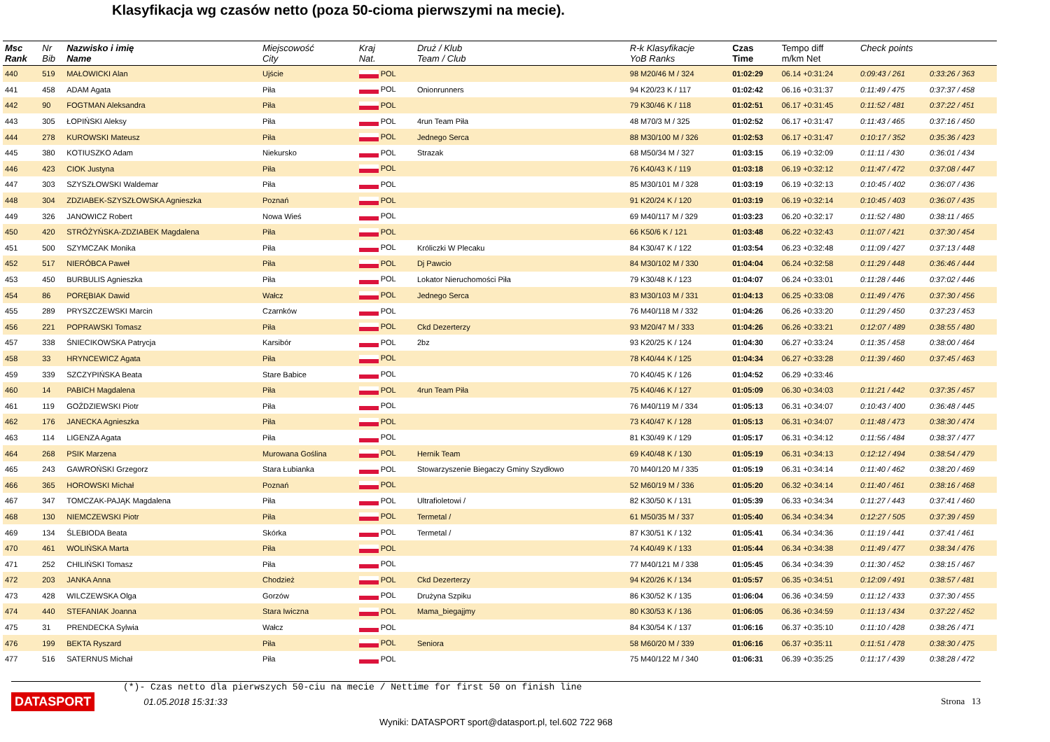Klasyfikacja wg czasów netto (poza 50-cioma pierwszymi na mecie).
| Msc Rank | Nr Bib | Nazwisko i imię Name | Miejscowość City | Kraj Nat. | Druż / Klub Team / Club | R-k Klasyfikacje YoB Ranks | Czas Time | Tempo diff m/km Net | Check points | |
| --- | --- | --- | --- | --- | --- | --- | --- | --- | --- | --- |
| 440 | 519 | MAŁOWICKI Alan | Ujście | POL | | 98 M20/46 M / 324 | 01:02:29 | 06.14 +0:31:24 | 0:09:43 / 261 | 0:33:26 / 363 |
| 441 | 458 | ADAM Agata | Piła | POL | Onionrunners | 94 K20/23 K / 117 | 01:02:42 | 06.16 +0:31:37 | 0:11:49 / 475 | 0:37:37 / 458 |
| 442 | 90 | FOGTMAN Aleksandra | Piła | POL | | 79 K30/46 K / 118 | 01:02:51 | 06.17 +0:31:45 | 0:11:52 / 481 | 0:37:22 / 451 |
| 443 | 305 | ŁOPIŃSKI Aleksy | Piła | POL | 4run Team Piła | 48 M70/3 M / 325 | 01:02:52 | 06.17 +0:31:47 | 0:11:43 / 465 | 0:37:16 / 450 |
| 444 | 278 | KUROWSKI Mateusz | Piła | POL | Jednego Serca | 88 M30/100 M / 326 | 01:02:53 | 06.17 +0:31:47 | 0:10:17 / 352 | 0:35:36 / 423 |
| 445 | 380 | KOTIUSZKO Adam | Niekursko | POL | Strazak | 68 M50/34 M / 327 | 01:03:15 | 06.19 +0:32:09 | 0:11:11 / 430 | 0:36:01 / 434 |
| 446 | 423 | CIOK Justyna | Piła | POL | | 76 K40/43 K / 119 | 01:03:18 | 06.19 +0:32:12 | 0:11:47 / 472 | 0:37:08 / 447 |
| 447 | 303 | SZYSZŁOWSKI Waldemar | Piła | POL | | 85 M30/101 M / 328 | 01:03:19 | 06.19 +0:32:13 | 0:10:45 / 402 | 0:36:07 / 436 |
| 448 | 304 | ZDZIABEK-SZYSZŁOWSKA Agnieszka | Poznań | POL | | 91 K20/24 K / 120 | 01:03:19 | 06.19 +0:32:14 | 0:10:45 / 403 | 0:36:07 / 435 |
| 449 | 326 | JANOWICZ Robert | Nowa Wieś | POL | | 69 M40/117 M / 329 | 01:03:23 | 06.20 +0:32:17 | 0:11:52 / 480 | 0:38:11 / 465 |
| 450 | 420 | STRÓŻYŃSKA-ZDZIABEK Magdalena | Piła | POL | | 66 K50/6 K / 121 | 01:03:48 | 06.22 +0:32:43 | 0:11:07 / 421 | 0:37:30 / 454 |
| 451 | 500 | SZYMCZAK Monika | Piła | POL | Króliczki W Plecaku | 84 K30/47 K / 122 | 01:03:54 | 06.23 +0:32:48 | 0:11:09 / 427 | 0:37:13 / 448 |
| 452 | 517 | NIERÓBCA Paweł | Piła | POL | Dj Pawcio | 84 M30/102 M / 330 | 01:04:04 | 06.24 +0:32:58 | 0:11:29 / 448 | 0:36:46 / 444 |
| 453 | 450 | BURBULIS Agnieszka | Piła | POL | Lokator Nieruchomości Piła | 79 K30/48 K / 123 | 01:04:07 | 06.24 +0:33:01 | 0:11:28 / 446 | 0:37:02 / 446 |
| 454 | 86 | PORĘBIAK Dawid | Wałcz | POL | Jednego Serca | 83 M30/103 M / 331 | 01:04:13 | 06.25 +0:33:08 | 0:11:49 / 476 | 0:37:30 / 456 |
| 455 | 289 | PRYSZCZEWSKI Marcin | Czarnków | POL | | 76 M40/118 M / 332 | 01:04:26 | 06.26 +0:33:20 | 0:11:29 / 450 | 0:37:23 / 453 |
| 456 | 221 | POPRAWSKI Tomasz | Piła | POL | Ckd Dezerterzy | 93 M20/47 M / 333 | 01:04:26 | 06.26 +0:33:21 | 0:12:07 / 489 | 0:38:55 / 480 |
| 457 | 338 | ŚNIECIKOWSKA Patrycja | Karsibór | POL | 2bz | 93 K20/25 K / 124 | 01:04:30 | 06.27 +0:33:24 | 0:11:35 / 458 | 0:38:00 / 464 |
| 458 | 33 | HRYNCEWICZ Agata | Piła | POL | | 78 K40/44 K / 125 | 01:04:34 | 06.27 +0:33:28 | 0:11:39 / 460 | 0:37:45 / 463 |
| 459 | 339 | SZCZYPIŃSKA Beata | Stare Babice | POL | | 70 K40/45 K / 126 | 01:04:52 | 06.29 +0:33:46 | | |
| 460 | 14 | PABICH Magdalena | Piła | POL | 4run Team Piła | 75 K40/46 K / 127 | 01:05:09 | 06.30 +0:34:03 | 0:11:21 / 442 | 0:37:35 / 457 |
| 461 | 119 | GOŹDZIEWSKI Piotr | Piła | POL | | 76 M40/119 M / 334 | 01:05:13 | 06.31 +0:34:07 | 0:10:43 / 400 | 0:36:48 / 445 |
| 462 | 176 | JANECKA Agnieszka | Piła | POL | | 73 K40/47 K / 128 | 01:05:13 | 06.31 +0:34:07 | 0:11:48 / 473 | 0:38:30 / 474 |
| 463 | 114 | LIGENZA Agata | Piła | POL | | 81 K30/49 K / 129 | 01:05:17 | 06.31 +0:34:12 | 0:11:56 / 484 | 0:38:37 / 477 |
| 464 | 268 | PSIK Marzena | Murowana Goślina | POL | Hernik Team | 69 K40/48 K / 130 | 01:05:19 | 06.31 +0:34:13 | 0:12:12 / 494 | 0:38:54 / 479 |
| 465 | 243 | GAWROŃSKI Grzegorz | Stara Łubianka | POL | Stowarzyszenie Biegaczy Gminy Szydłowo | 70 M40/120 M / 335 | 01:05:19 | 06.31 +0:34:14 | 0:11:40 / 462 | 0:38:20 / 469 |
| 466 | 365 | HOROWSKI Michał | Poznań | POL | | 52 M60/19 M / 336 | 01:05:20 | 06.32 +0:34:14 | 0:11:40 / 461 | 0:38:16 / 468 |
| 467 | 347 | TOMCZAK-PAJĄK Magdalena | Piła | POL | Ultrafioletowi / | 82 K30/50 K / 131 | 01:05:39 | 06.33 +0:34:34 | 0:11:27 / 443 | 0:37:41 / 460 |
| 468 | 130 | NIEMCZEWSKI Piotr | Piła | POL | Termetal / | 61 M50/35 M / 337 | 01:05:40 | 06.34 +0:34:34 | 0:12:27 / 505 | 0:37:39 / 459 |
| 469 | 134 | ŚLEBIODA Beata | Skórka | POL | Termetal / | 87 K30/51 K / 132 | 01:05:41 | 06.34 +0:34:36 | 0:11:19 / 441 | 0:37:41 / 461 |
| 470 | 461 | WOLIŃSKA Marta | Piła | POL | | 74 K40/49 K / 133 | 01:05:44 | 06.34 +0:34:38 | 0:11:49 / 477 | 0:38:34 / 476 |
| 471 | 252 | CHILIŃSKI Tomasz | Piła | POL | | 77 M40/121 M / 338 | 01:05:45 | 06.34 +0:34:39 | 0:11:30 / 452 | 0:38:15 / 467 |
| 472 | 203 | JANKA Anna | Chodzież | POL | Ckd Dezerterzy | 94 K20/26 K / 134 | 01:05:57 | 06.35 +0:34:51 | 0:12:09 / 491 | 0:38:57 / 481 |
| 473 | 428 | WILCZEWSKA Olga | Gorzów | POL | Drużyna Szpiku | 86 K30/52 K / 135 | 01:06:04 | 06.36 +0:34:59 | 0:11:12 / 433 | 0:37:30 / 455 |
| 474 | 440 | STEFANIAK Joanna | Stara Iwiczna | POL | Mama_biegajjmy | 80 K30/53 K / 136 | 01:06:05 | 06.36 +0:34:59 | 0:11:13 / 434 | 0:37:22 / 452 |
| 475 | 31 | PRENDECKA Sylwia | Wałcz | POL | | 84 K30/54 K / 137 | 01:06:16 | 06.37 +0:35:10 | 0:11:10 / 428 | 0:38:26 / 471 |
| 476 | 199 | BEKTA Ryszard | Piła | POL | Seniora | 58 M60/20 M / 339 | 01:06:16 | 06.37 +0:35:11 | 0:11:51 / 478 | 0:38:30 / 475 |
| 477 | 516 | SATERNUS Michał | Piła | POL | | 75 M40/122 M / 340 | 01:06:31 | 06.39 +0:35:25 | 0:11:17 / 439 | 0:38:28 / 472 |
(*)- Czas netto dla pierwszych 50-ciu na mecie / Nettime for first 50 on finish line
DATASPORT 01.05.2018 15:31:33 Strona 13
Wyniki: DATASPORT sport@datasport.pl, tel.602 722 968